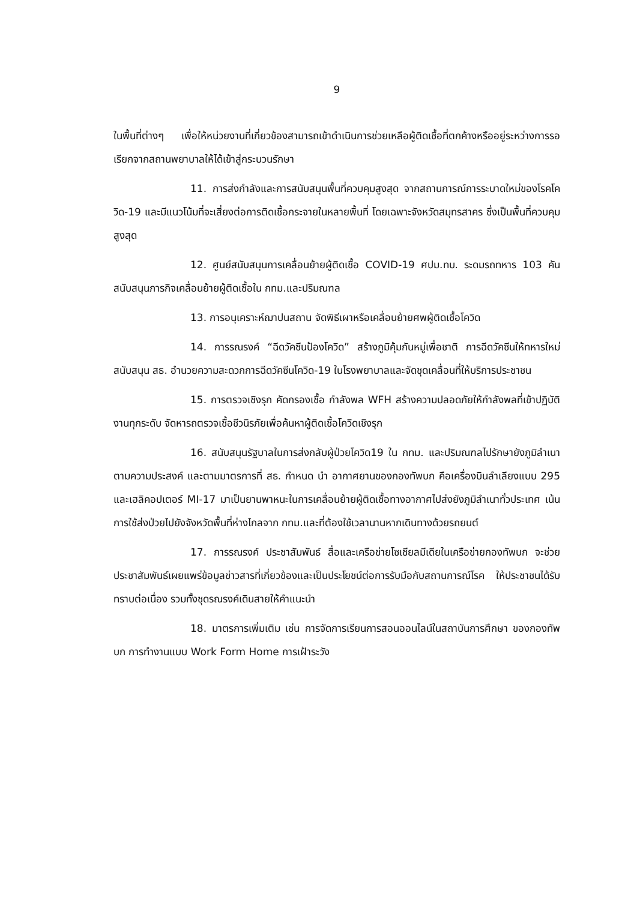9
ในพื้นที่ต่างๆ เพื่อให้หน่วยงานที่เกี่ยวข้องสามารถเข้าดำเนินการช่วยเหลือผู้ติดเชื้อที่ตกค้างหรืออยู่ระหว่างการรอเรียกจากสถานพยาบาลให้ได้เข้าสู่กระบวนรักษา
11. การส่งกำลังและการสนับสนุนพื้นที่ควบคุมสูงสุด จากสถานการณ์การระบาดใหม่ของโรคโควิด-19 และมีแนวโน้มที่จะเสี่ยงต่อการติดเชื้อกระจายในหลายพื้นที่ โดยเฉพาะจังหวัดสมุทรสาคร ซึ่งเป็นพื้นที่ควบคุมสูงสุด
12. ศูนย์สนับสนุนการเคลื่อนย้ายผู้ติดเชื้อ COVID-19 ศปม.ทบ. ระดมรถทหาร 103 คัน สนับสนุนภารกิจเคลื่อนย้ายผู้ติดเชื้อใน กทม.และปริมณฑล
13. การอนุเคราะห์ฌาปนสถาน จัดพิธีเผาหรือเคลื่อนย้ายศพผู้ติดเชื้อโควิด
14. การรณรงค์ “ฉีดวัคซีนป้องโควิด” สร้างภูมิคุ้มกันหมู่เพื่อชาติ การฉีดวัคซีนให้ทหารใหม่ สนับสนุน สธ. อำนวยความสะดวกการฉีดวัคซีนโควิด-19 ในโรงพยาบาลและจัดชุดเคลื่อนที่ให้บริการประชาชน
15. การตรวจเชิงรุก คัดกรองเชื้อ กำลังพล WFH สร้างความปลอดภัยให้กำลังพลที่เข้าปฏิบัติงานทุกระดับ จัดหารถตรวจเชื้อชีวนิรภัยเพื่อค้นหาผู้ติดเชื้อโควิดเชิงรุก
16. สนับสนุนรัฐบาลในการส่งกลับผู้ป่วยโควิด19 ใน กทม. และปริมณฑลไปรักษายังภูมิลำเนาตามความประสงค์ และตามมาตรการที่ สธ. กำหนด นำ อากาศยานของกองทัพบก คือเครื่องบินลำเลียงแบบ 295 และเฮลิคอปเตอร์ MI-17 มาเป็นยานพาหนะในการเคลื่อนย้ายผู้ติดเชื้อทางอากาศไปส่งยังภูมิลำเนาทั่วประเทศ เน้นการใช้ส่งป่วยไปยังจังหวัดพื้นที่ห่างไกลจาก กทม.และที่ต้องใช้เวลานานหากเดินทางด้วยรถยนต์
17. การรณรงค์ ประชาสัมพันธ์ สื่อและเครือข่ายโซเชียลมีเดียในเครือข่ายกองทัพบก จะช่วยประชาสัมพันธ์เผยแพร่ข้อมูลข่าวสารที่เกี่ยวข้องและเป็นประโยชน์ต่อการรับมือกับสถานการณ์โรค ให้ประชาชนได้รับทราบต่อเนื่อง รวมทั้งชุดรณรงค์เดินสายให้คำแนะนำ
18. มาตรการเพิ่มเติม เช่น การจัดการเรียนการสอนออนไลน์ในสถาบันการศึกษา ของกองทัพบก การทำงานแบบ Work Form Home การเฝ้าระวัง